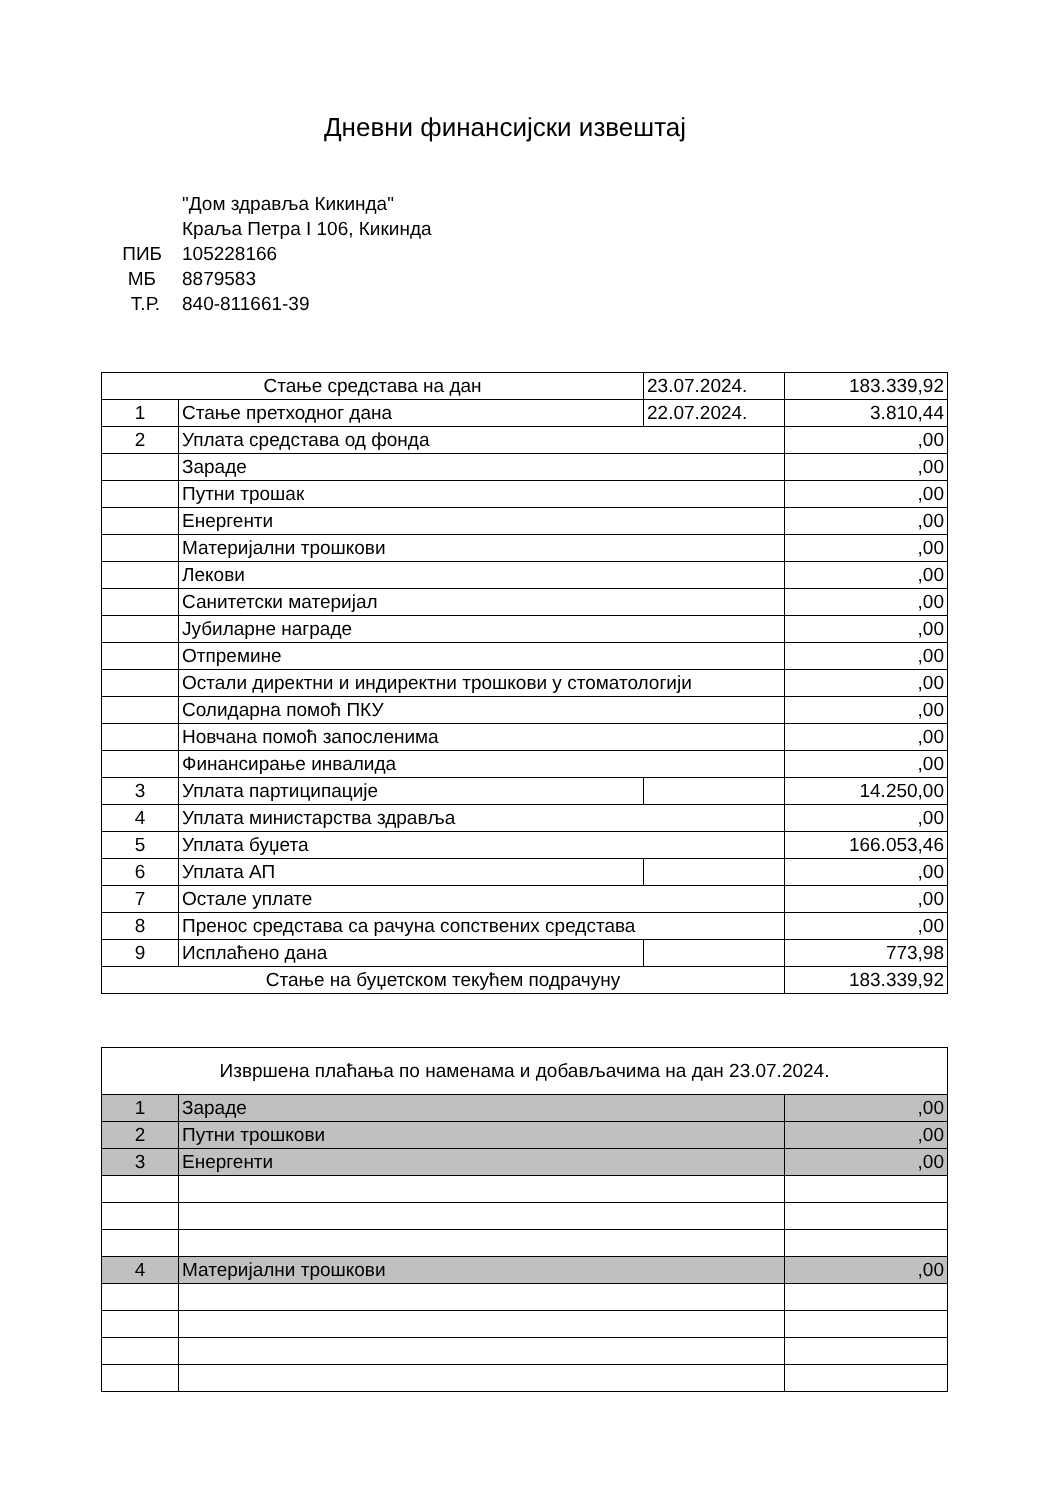Дневни финансијски извештај
"Дом здравља Кикинда"
Краља Петра I 106, Кикинда
ПИБ 105228166
МБ 8879583
Т.Р. 840-811661-39
| Стање средстава на дан | | 23.07.2024. | 183.339,92 |
| 1 | Стање претходног дана | 22.07.2024. | 3.810,44 |
| 2 | Уплата средстава од фонда | | ,00 |
| | Зараде | | ,00 |
| | Путни трошак | | ,00 |
| | Енергенти | | ,00 |
| | Материјални трошкови | | ,00 |
| | Лекови | | ,00 |
| | Санитетски материјал | | ,00 |
| | Јубиларне награде | | ,00 |
| | Отпремине | | ,00 |
| | Остали директни и индиректни трошкови у стоматологији | | ,00 |
| | Солидарна помоћ ПКУ | | ,00 |
| | Новчана помоћ запосленима | | ,00 |
| | Финансирање инвалида | | ,00 |
| 3 | Уплата партиципације | | 14.250,00 |
| 4 | Уплата министарства здравља | | ,00 |
| 5 | Уплата буџета | | 166.053,46 |
| 6 | Уплата АП | | ,00 |
| 7 | Остале уплате | | ,00 |
| 8 | Пренос средстава са рачуна сопствених средстава | | ,00 |
| 9 | Исплаћено дана | | 773,98 |
| Стање на буџетском текућем подрачуну | | | 183.339,92 |
| Извршена плаћања по наменама и добављачима на дан 23.07.2024. | | |
| 1 | Зараде | ,00 |
| 2 | Путни трошкови | ,00 |
| 3 | Енергенти | ,00 |
| 4 | Материјални трошкови | ,00 |